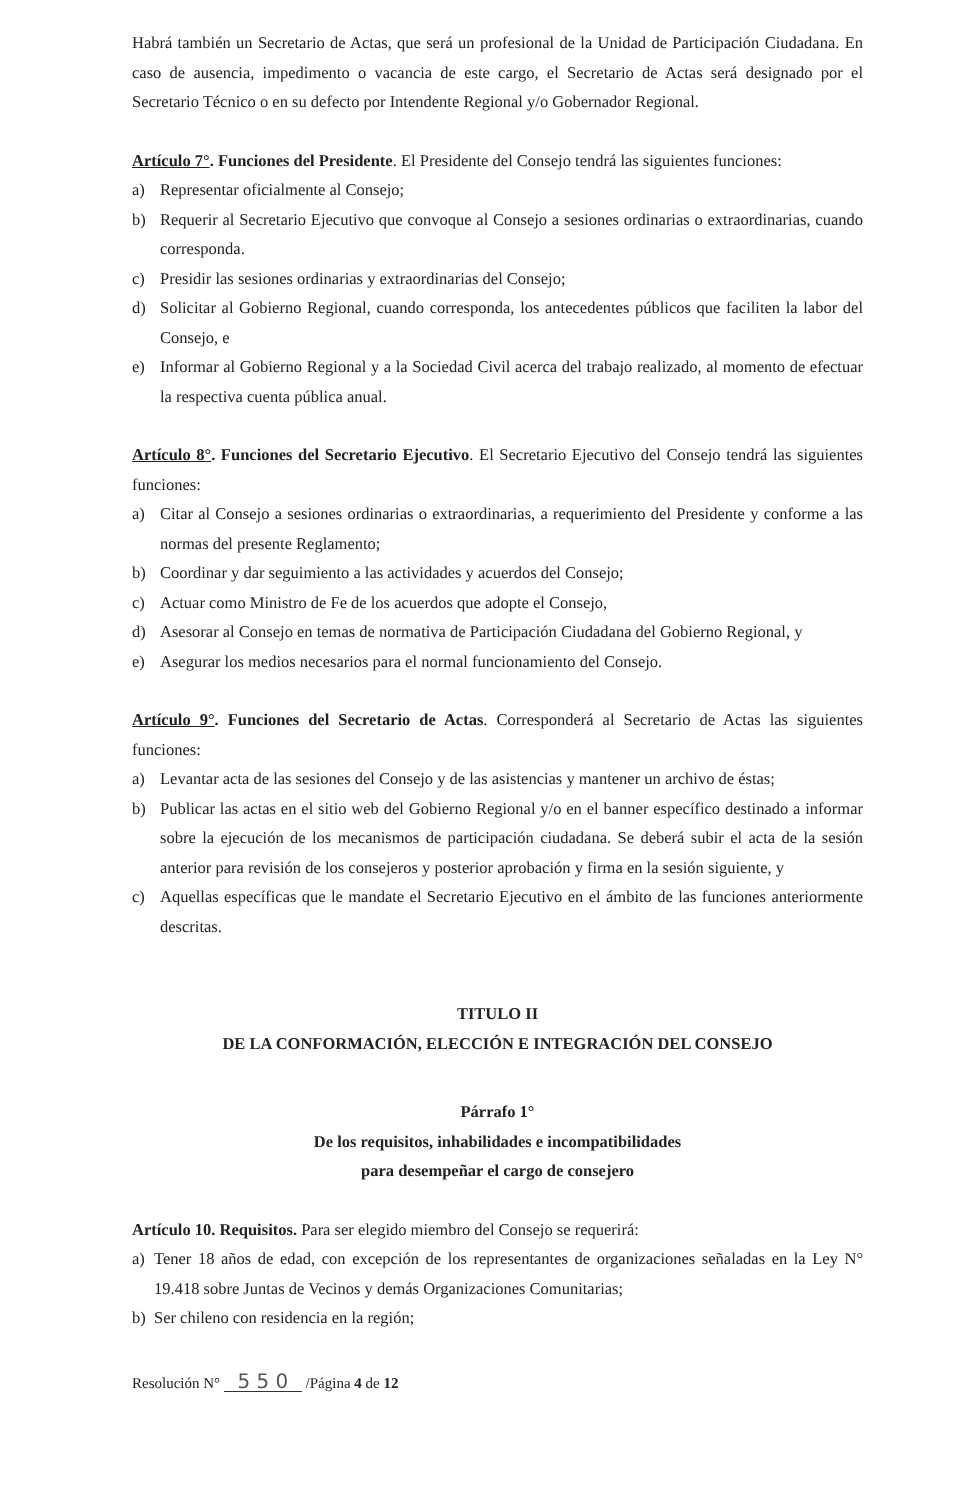Habrá también un Secretario de Actas, que será un profesional de la Unidad de Participación Ciudadana. En caso de ausencia, impedimento o vacancia de este cargo, el Secretario de Actas será designado por el Secretario Técnico o en su defecto por Intendente Regional y/o Gobernador Regional.
Artículo 7°. Funciones del Presidente. El Presidente del Consejo tendrá las siguientes funciones:
a) Representar oficialmente al Consejo;
b) Requerir al Secretario Ejecutivo que convoque al Consejo a sesiones ordinarias o extraordinarias, cuando corresponda.
c) Presidir las sesiones ordinarias y extraordinarias del Consejo;
d) Solicitar al Gobierno Regional, cuando corresponda, los antecedentes públicos que faciliten la labor del Consejo, e
e) Informar al Gobierno Regional y a la Sociedad Civil acerca del trabajo realizado, al momento de efectuar la respectiva cuenta pública anual.
Artículo 8°. Funciones del Secretario Ejecutivo. El Secretario Ejecutivo del Consejo tendrá las siguientes funciones:
a) Citar al Consejo a sesiones ordinarias o extraordinarias, a requerimiento del Presidente y conforme a las normas del presente Reglamento;
b) Coordinar y dar seguimiento a las actividades y acuerdos del Consejo;
c) Actuar como Ministro de Fe de los acuerdos que adopte el Consejo,
d) Asesorar al Consejo en temas de normativa de Participación Ciudadana del Gobierno Regional, y
e) Asegurar los medios necesarios para el normal funcionamiento del Consejo.
Artículo 9°. Funciones del Secretario de Actas. Corresponderá al Secretario de Actas las siguientes funciones:
a) Levantar acta de las sesiones del Consejo y de las asistencias y mantener un archivo de éstas;
b) Publicar las actas en el sitio web del Gobierno Regional y/o en el banner específico destinado a informar sobre la ejecución de los mecanismos de participación ciudadana. Se deberá subir el acta de la sesión anterior para revisión de los consejeros y posterior aprobación y firma en la sesión siguiente, y
c) Aquellas específicas que le mandate el Secretario Ejecutivo en el ámbito de las funciones anteriormente descritas.
TITULO II
DE LA CONFORMACIÓN, ELECCIÓN E INTEGRACIÓN DEL CONSEJO
Párrafo 1°
De los requisitos, inhabilidades e incompatibilidades
para desempeñar el cargo de consejero
Artículo 10. Requisitos. Para ser elegido miembro del Consejo se requerirá:
a) Tener 18 años de edad, con excepción de los representantes de organizaciones señaladas en la Ley N° 19.418 sobre Juntas de Vecinos y demás Organizaciones Comunitarias;
b) Ser chileno con residencia en la región;
Resolución N° 5 5 0 /Página 4 de 12